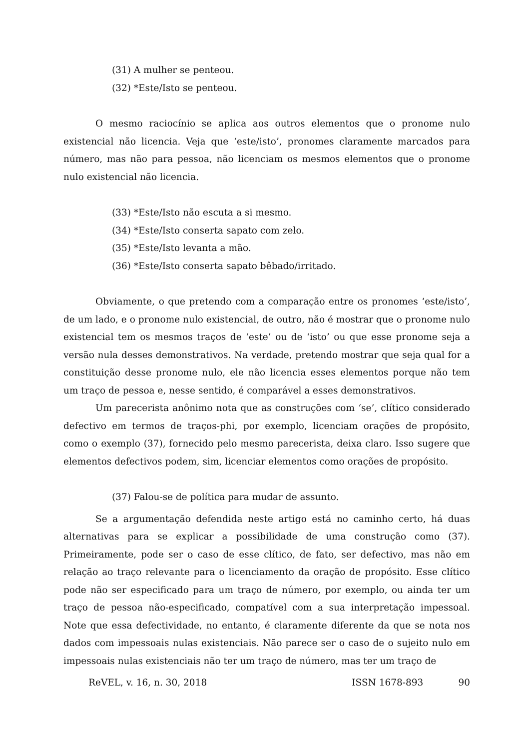(31) A mulher se penteou.
(32) *Este/Isto se penteou.
O mesmo raciocínio se aplica aos outros elementos que o pronome nulo existencial não licencia. Veja que ‘este/isto’, pronomes claramente marcados para número, mas não para pessoa, não licenciam os mesmos elementos que o pronome nulo existencial não licencia.
(33) *Este/Isto não escuta a si mesmo.
(34) *Este/Isto conserta sapato com zelo.
(35) *Este/Isto levanta a mão.
(36) *Este/Isto conserta sapato bêbado/irritado.
Obviamente, o que pretendo com a comparação entre os pronomes ‘este/isto’, de um lado, e o pronome nulo existencial, de outro, não é mostrar que o pronome nulo existencial tem os mesmos traços de ‘este’ ou de ‘isto’ ou que esse pronome seja a versão nula desses demonstrativos. Na verdade, pretendo mostrar que seja qual for a constituição desse pronome nulo, ele não licencia esses elementos porque não tem um traço de pessoa e, nesse sentido, é comparável a esses demonstrativos.
Um parecerista anônimo nota que as construções com ‘se’, clítico considerado defectivo em termos de traços-phi, por exemplo, licenciam orações de propósito, como o exemplo (37), fornecido pelo mesmo parecerista, deixa claro. Isso sugere que elementos defectivos podem, sim, licenciar elementos como orações de propósito.
(37) Falou-se de política para mudar de assunto.
Se a argumentação defendida neste artigo está no caminho certo, há duas alternativas para se explicar a possibilidade de uma construção como (37). Primeiramente, pode ser o caso de esse clítico, de fato, ser defectivo, mas não em relação ao traço relevante para o licenciamento da oração de propósito. Esse clítico pode não ser especificado para um traço de número, por exemplo, ou ainda ter um traço de pessoa não-especificado, compatível com a sua interpretação impessoal. Note que essa defectividade, no entanto, é claramente diferente da que se nota nos dados com impessoais nulas existenciais. Não parece ser o caso de o sujeito nulo em impessoais nulas existenciais não ter um traço de número, mas ter um traço de
ReVEL, v. 16, n. 30, 2018 ISSN 1678-893 90